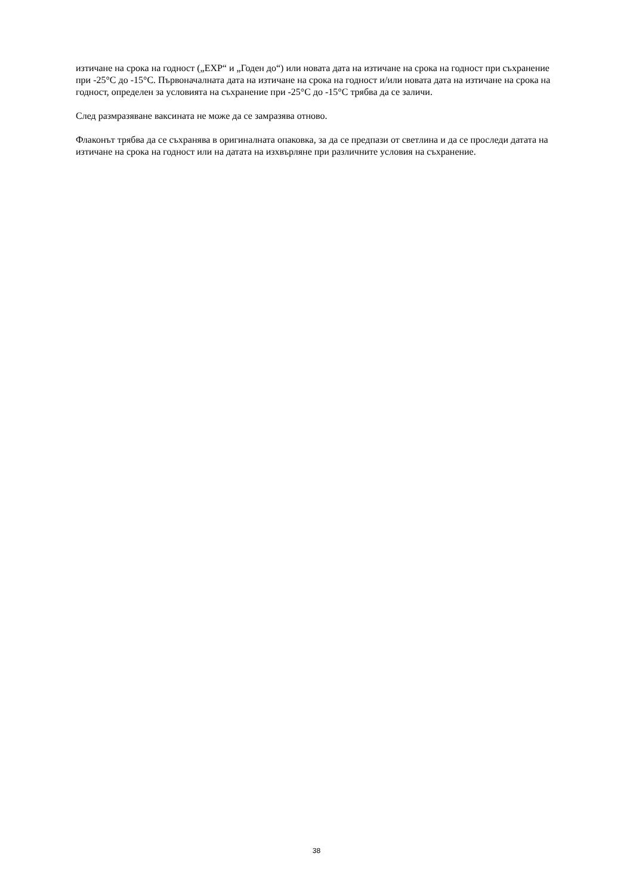изтичане на срока на годност („EXP“ и „Годен до“) или новата дата на изтичане на срока на годност при съхранение при -25°C до -15°C. Първоначалната дата на изтичане на срока на годност и/или новата дата на изтичане на срока на годност, определен за условията на съхранение при -25°C до -15°C трябва да се заличи.
След размразяване ваксината не може да се замразява отново.
Флаконът трябва да се съхранява в оригиналната опаковка, за да се предпази от светлина и да се проследи датата на изтичане на срока на годност или на датата на изхвърляне при различните условия на съхранение.
38